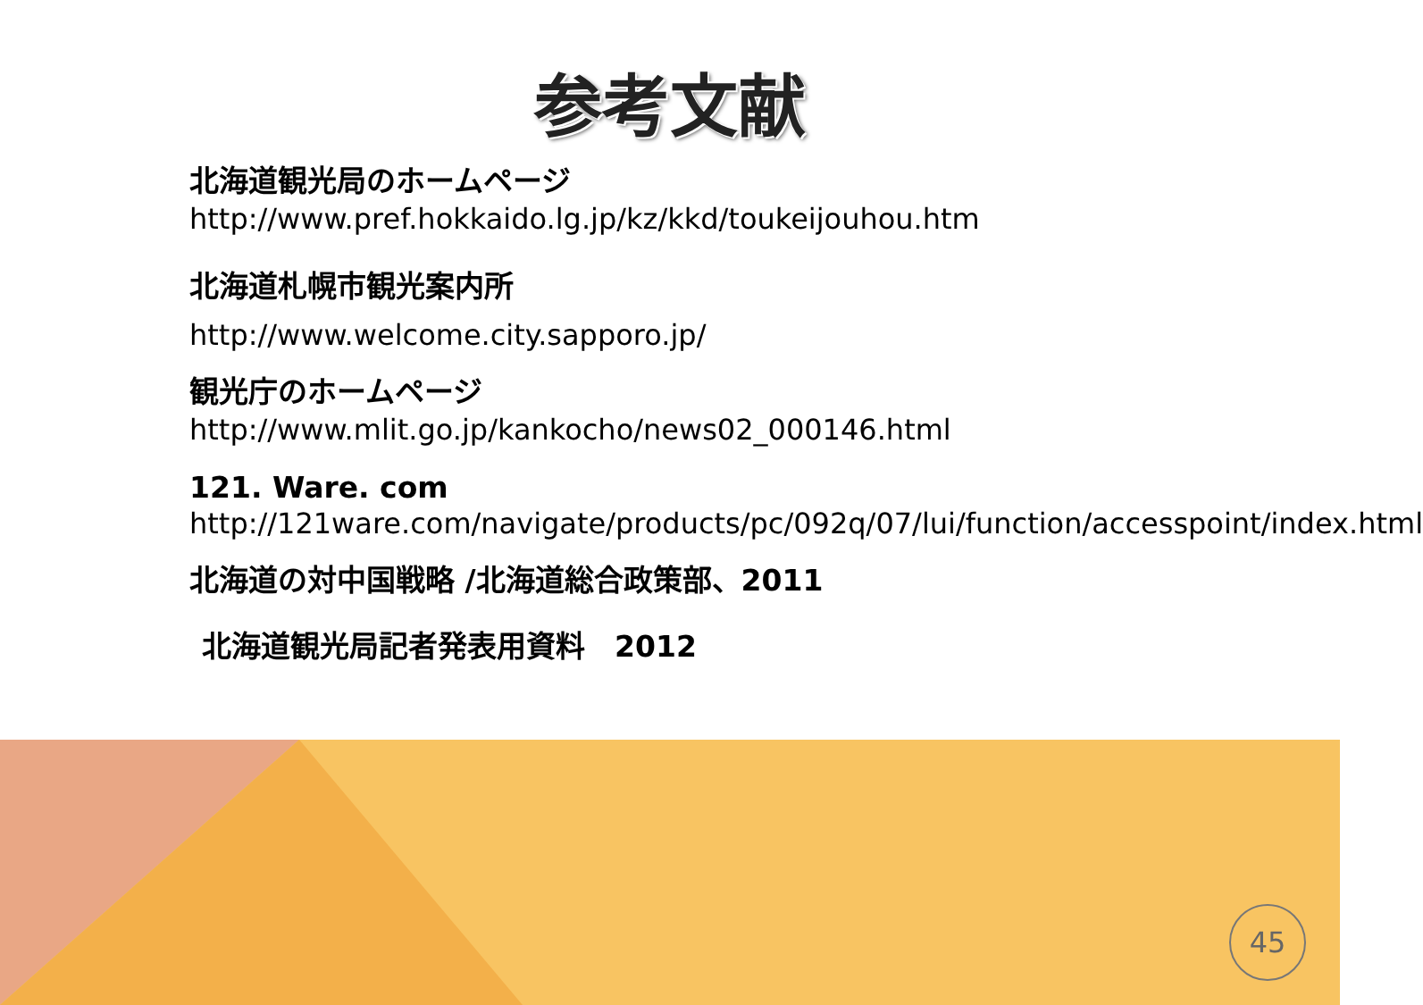参考文献
北海道観光局のホームページ
http://www.pref.hokkaido.lg.jp/kz/kkd/toukeijouhou.htm
北海道札幌市観光案内所
http://www.welcome.city.sapporo.jp/
観光庁のホームページ
http://www.mlit.go.jp/kankocho/news02_000146.html
121. Ware. com
http://121ware.com/navigate/products/pc/092q/07/lui/function/accesspoint/index.html
北海道の対中国戦略 /北海道総合政策部、2011
北海道観光局記者発表用資料　2012
45